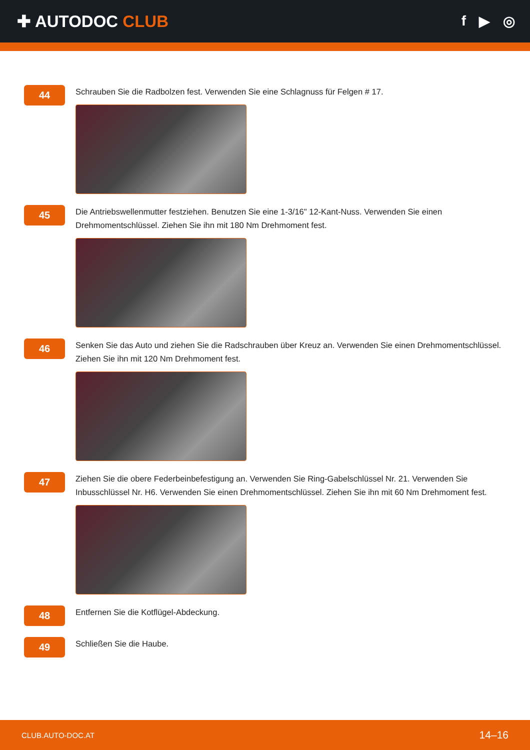✚ AUTODOC CLUB
f ▶ ◎
44
Schrauben Sie die Radbolzen fest. Verwenden Sie eine Schlagnuss für Felgen # 17.
45
Die Antriebswellenmutter festziehen. Benutzen Sie eine 1-3/16" 12-Kant-Nuss. Verwenden Sie einen Drehmomentschlüssel. Ziehen Sie ihn mit 180 Nm Drehmoment fest.
46
Senken Sie das Auto und ziehen Sie die Radschrauben über Kreuz an. Verwenden Sie einen Drehmomentschlüssel. Ziehen Sie ihn mit 120 Nm Drehmoment fest.
47
Ziehen Sie die obere Federbeinbefestigung an. Verwenden Sie Ring-Gabelschlüssel Nr. 21. Verwenden Sie Inbusschlüssel Nr. H6. Verwenden Sie einen Drehmomentschlüssel. Ziehen Sie ihn mit 60 Nm Drehmoment fest.
48
Entfernen Sie die Kotflügel-Abdeckung.
49
Schließen Sie die Haube.
CLUB.AUTO-DOC.AT 14–16